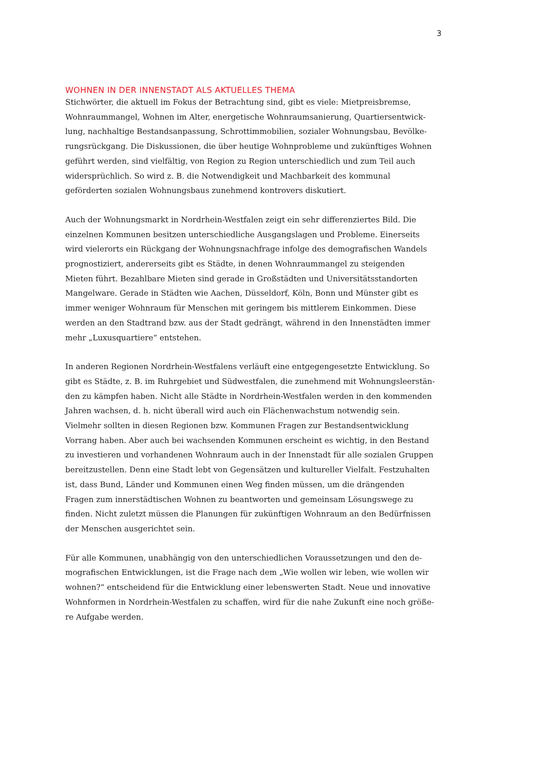3
WOHNEN IN DER INNENSTADT ALS AKTUELLES THEMA
Stichwörter, die aktuell im Fokus der Betrachtung sind, gibt es viele: Mietpreisbremse, Wohnraummangel, Wohnen im Alter, energetische Wohnraumsanierung, Quartiersentwick­lung, nachhaltige Bestandsanpassung, Schrottimmobilien, sozialer Wohnungsbau, Bevölke­rungsrückgang. Die Diskussionen, die über heutige Wohnprobleme und zukünftiges Wohnen geführt werden, sind vielfältig, von Region zu Region unterschiedlich und zum Teil auch widersprüchlich. So wird z. B. die Notwendigkeit und Machbarkeit des kommunal geförderten sozialen Wohnungsbaus zunehmend kontrovers diskutiert.
Auch der Wohnungsmarkt in Nordrhein-Westfalen zeigt ein sehr differenziertes Bild. Die einzelnen Kommunen besitzen unterschiedliche Ausgangslagen und Probleme. Einerseits wird vielerorts ein Rückgang der Wohnungsnachfrage infolge des demografischen Wandels prognostiziert, andererseits gibt es Städte, in denen Wohnraummangel zu steigenden Mieten führt. Bezahlbare Mieten sind gerade in Großstädten und Universitätsstandorten Mangelware. Gerade in Städten wie Aachen, Düsseldorf, Köln, Bonn und Münster gibt es immer weniger Wohnraum für Menschen mit geringem bis mittlerem Einkommen. Diese werden an den Stadtrand bzw. aus der Stadt gedrängt, während in den Innenstädten immer mehr „Luxusquar­tiere“ entstehen.
In anderen Regionen Nordrhein-Westfalens verläuft eine entgegengesetzte Entwicklung. So gibt es Städte, z. B. im Ruhrgebiet und Südwestfalen, die zunehmend mit Wohnungsleerstän­den zu kämpfen haben. Nicht alle Städte in Nordrhein-Westfalen werden in den kommenden Jahren wachsen, d. h. nicht überall wird auch ein Flächenwachstum notwendig sein. Vielmehr sollten in diesen Regionen bzw. Kommunen Fragen zur Bestandsentwicklung Vorrang haben. Aber auch bei wachsenden Kommunen erscheint es wichtig, in den Bestand zu investieren und vorhandenen Wohnraum auch in der Innenstadt für alle sozialen Gruppen bereitzustellen. Denn eine Stadt lebt von Gegensätzen und kultureller Vielfalt. Festzuhalten ist, dass Bund, Länder und Kommunen einen Weg finden müssen, um die drängenden Fragen zum inner­städtischen Wohnen zu beantworten und gemeinsam Lösungswege zu finden. Nicht zuletzt müssen die Planungen für zukünftigen Wohnraum an den Bedürfnissen der Menschen ausge­richtet sein.
Für alle Kommunen, unabhängig von den unterschiedlichen Voraussetzungen und den de­mografischen Entwicklungen, ist die Frage nach dem „Wie wollen wir leben, wie wollen wir wohnen?“ entscheidend für die Entwicklung einer lebenswerten Stadt. Neue und innovative Wohnformen in Nordrhein-Westfalen zu schaffen, wird für die nahe Zukunft eine noch größe­re Aufgabe werden.